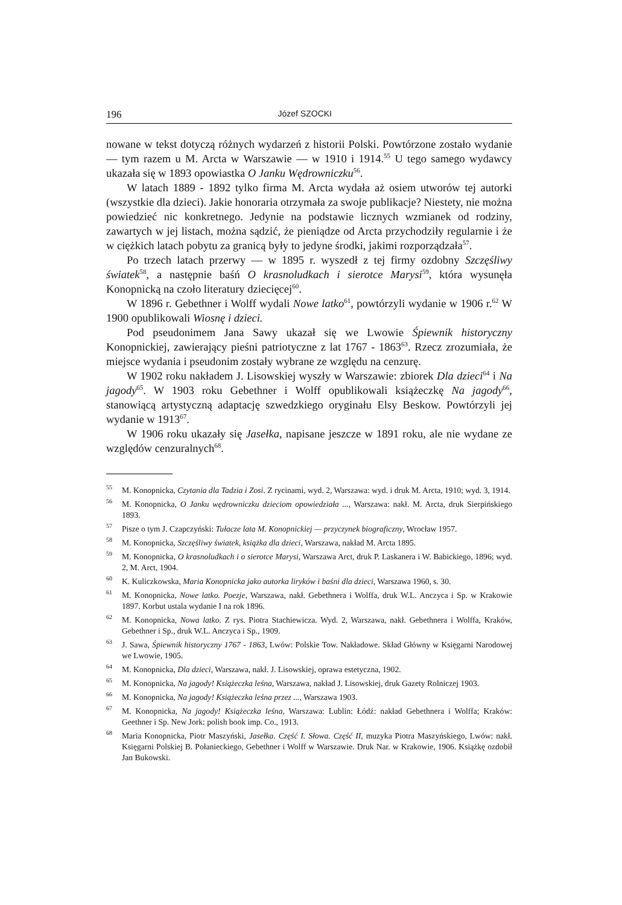196 Józef SZOCKI
nowane w tekst dotyczą różnych wydarzeń z historii Polski. Powtórzone zostało wydanie — tym razem u M. Arcta w Warszawie — w 1910 i 1914.<sup>55</sup> U tego samego wydawcy ukazała się w 1893 opowiastka O Janku Wędrowniczku<sup>56</sup>.
W latach 1889 - 1892 tylko firma M. Arcta wydała aż osiem utworów tej autorki (wszystkie dla dzieci). Jakie honoraria otrzymała za swoje publikacje? Niestety, nie można powiedzieć nic konkretnego. Jedynie na podstawie licznych wzmianek od rodziny, zawartych w jej listach, można sądzić, że pieniądze od Arcta przychodziły regularnie i że w ciężkich latach pobytu za granicą były to jedyne środki, jakimi rozporządzała<sup>57</sup>.
Po trzech latach przerwy — w 1895 r. wyszedł z tej firmy ozdobny Szczęśliwy światek<sup>58</sup>, a następnie baśń O krasnoludkach i sierotce Marysi<sup>59</sup>, która wysunęła Konopnicką na czoło literatury dziecięcej<sup>60</sup>.
W 1896 r. Gebethner i Wolff wydali Nowe latko<sup>61</sup>, powtórzyli wydanie w 1906 r.<sup>62</sup> W 1900 opublikowali Wiosnę i dzieci.
Pod pseudonimem Jana Sawy ukazał się we Lwowie Śpiewnik historyczny Konopnickiej, zawierający pieśni patriotyczne z lat 1767 - 1863<sup>63</sup>. Rzecz zrozumiała, że miejsce wydania i pseudonim zostały wybrane ze względu na cenzurę.
W 1902 roku nakładem J. Lisowskiej wyszły w Warszawie: zbiorek Dla dzieci<sup>64</sup> i Na jagody<sup>65</sup>. W 1903 roku Gebethner i Wolff opublikowali książeczkę Na jagody<sup>66</sup>, stanowiącą artystyczną adaptację szwedzkiego oryginału Elsy Beskow. Powtórzyli jej wydanie w 1913<sup>67</sup>.
W 1906 roku ukazały się Jasełka, napisane jeszcze w 1891 roku, ale nie wydane ze względów cenzuralnych<sup>68</sup>.
<sup>55</sup> M. Konopnicka, Czytania dla Tadzia i Zosi. Z rycinami, wyd. 2, Warszawa: wyd. i druk M. Arcta, 1910; wyd. 3, 1914.
<sup>56</sup> M. Konopnicka, O Janku wędrowniczku dzieciom opowiedziała ..., Warszawa: nakł. M. Arcta, druk Sierpińskiego 1893.
<sup>57</sup> Pisze o tym J. Czapczyński: Tułacze lata M. Konopnickiej — przyczynek biograficzny, Wrocław 1957.
<sup>58</sup> M. Konopnicka, Szczęśliwy światek, książka dla dzieci, Warszawa, nakład M. Arcta 1895.
<sup>59</sup> M. Konopnicka, O krasnoludkach i o sierotce Marysi, Warszawa Arct, druk P. Laskanera i W. Babickiego, 1896; wyd. 2, M. Arct, 1904.
<sup>60</sup>K. Kuliczkowska, Maria Konopnicka jako autorka liryków i baśni dla dzieci, Warszawa 1960, s. 30.
<sup>61</sup> M. Konopnicka, Nowe latko. Poezje, Warszawa, nakł. Gebethnera i Wolffa, druk W.L. Anczyca i Sp. w Krakowie 1897. Korbut ustala wydanie I na rok 1896.
<sup>62</sup> M. Konopnicka, Nowa latko. Z rys. Piotra Stachiewicza. Wyd. 2, Warszawa, nakł. Gebethnera i Wolffa, Kraków, Gebethner i Sp., druk W.L. Anczyca i Sp., 1909.
<sup>63</sup> J. Sawa, Śpiewnik historyczny 1767 - 1863, Lwów: Polskie Tow. Nakładowe. Skład Główny w Księgarni Narodowej we Lwowie, 1905.
<sup>64</sup> M. Konopnicka, Dla dzieci, Warszawa, nakł. J. Lisowskiej, oprawa estetyczna, 1902.
<sup>65</sup> M. Konopnicka, Na jagody! Książeczka leśna, Warszawa, nakład J. Lisowskiej, druk Gazety Rolniczej 1903.
<sup>66</sup> M. Konopnicka, Na jagody! Książeczka leśna przez ..., Warszawa 1903.
<sup>67</sup> M. Konopnicka, Na jagody! Książeczka leśna, Warszawa: Lublin: Łódź: nakład Gebethnera i Wolffa; Kraków: Geethner i Sp. New Jork: polish book imp. Co., 1913.
<sup>68</sup> Maria Konopnicka, Piotr Maszyński, Jasełka. Część I. Słowa. Część II, muzyka Piotra Maszyńskiego, Lwów: nakł. Księgarni Polskiej B. Połanieckiego, Gebethner i Wolff w Warszawie. Druk Nar. w Krakowie, 1906. Książkę ozdobił Jan Bukowski.